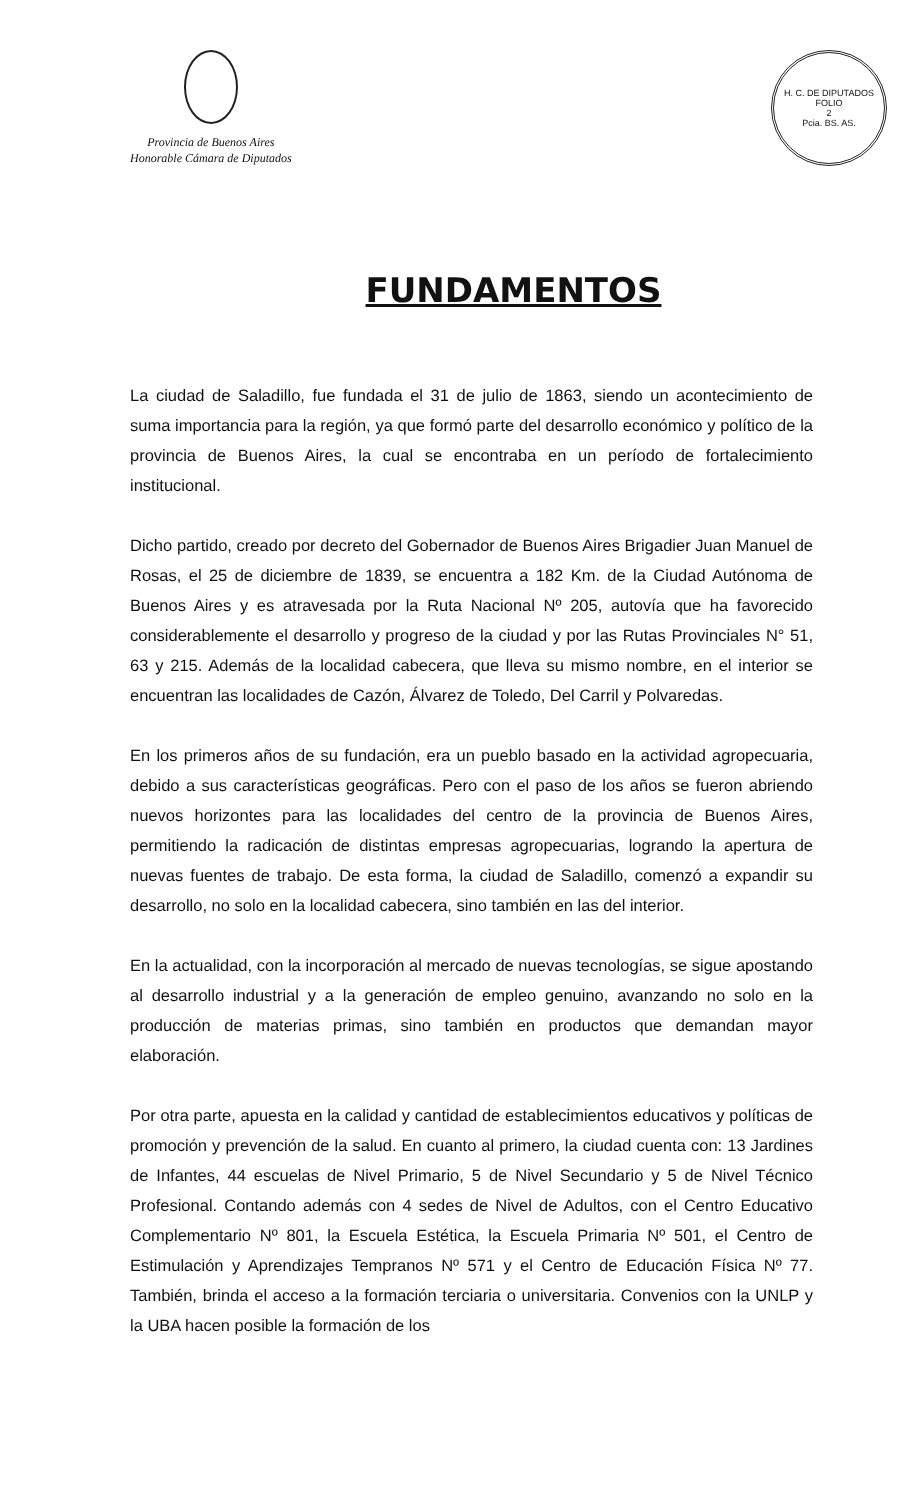Provincia de Buenos Aires
Honorable Cámara de Diputados
H. C. DE DIPUTADOS
FOLIO
2
Pcia. BS. AS.
FUNDAMENTOS
La ciudad de Saladillo, fue fundada el 31 de julio de 1863, siendo un acontecimiento de suma importancia para la región, ya que formó parte del desarrollo económico y político de la provincia de Buenos Aires, la cual se encontraba en un período de fortalecimiento institucional.
Dicho partido, creado por decreto del Gobernador de Buenos Aires Brigadier Juan Manuel de Rosas, el 25 de diciembre de 1839, se encuentra a 182 Km. de la Ciudad Autónoma de Buenos Aires y es atravesada por la Ruta Nacional Nº 205, autovía que ha favorecido considerablemente el desarrollo y progreso de la ciudad y por las Rutas Provinciales N° 51, 63 y 215. Además de la localidad cabecera, que lleva su mismo nombre, en el interior se encuentran las localidades de Cazón, Álvarez de Toledo, Del Carril y Polvaredas.
En los primeros años de su fundación, era un pueblo basado en la actividad agropecuaria, debido a sus características geográficas. Pero con el paso de los años se fueron abriendo nuevos horizontes para las localidades del centro de la provincia de Buenos Aires, permitiendo la radicación de distintas empresas agropecuarias, logrando la apertura de nuevas fuentes de trabajo. De esta forma, la ciudad de Saladillo, comenzó a expandir su desarrollo, no solo en la localidad cabecera, sino también en las del interior.
En la actualidad, con la incorporación al mercado de nuevas tecnologías, se sigue apostando al desarrollo industrial y a la generación de empleo genuino, avanzando no solo en la producción de materias primas, sino también en productos que demandan mayor elaboración.
Por otra parte, apuesta en la calidad y cantidad de establecimientos educativos y políticas de promoción y prevención de la salud. En cuanto al primero, la ciudad cuenta con: 13 Jardines de Infantes, 44 escuelas de Nivel Primario, 5 de Nivel Secundario y 5 de Nivel Técnico Profesional. Contando además con 4 sedes de Nivel de Adultos, con el Centro Educativo Complementario Nº 801, la Escuela Estética, la Escuela Primaria Nº 501, el Centro de Estimulación y Aprendizajes Tempranos Nº 571 y el Centro de Educación Física Nº 77. También, brinda el acceso a la formación terciaria o universitaria. Convenios con la UNLP y la UBA hacen posible la formación de los